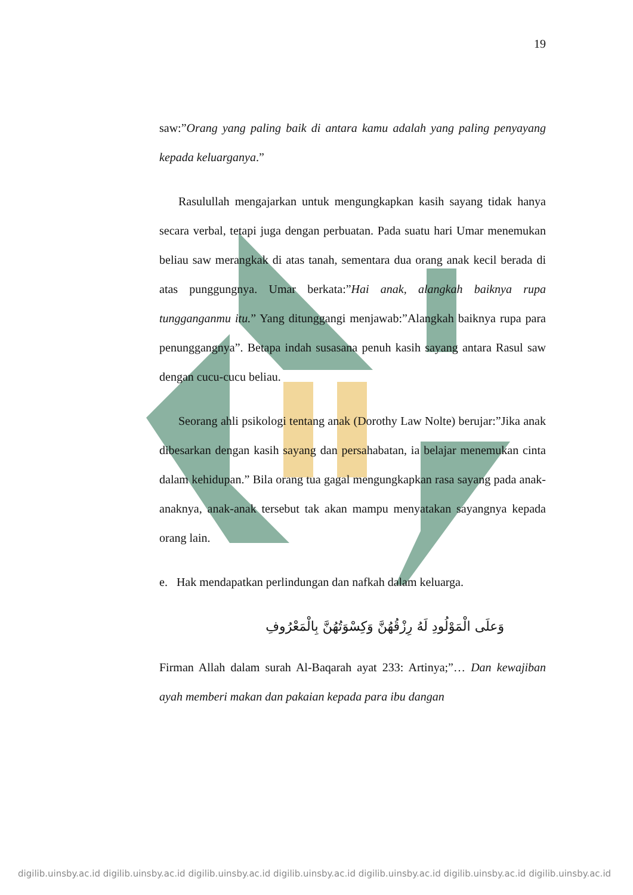19
saw:”Orang yang paling baik di antara kamu adalah yang paling penyayang kepada keluarganya.”
Rasulullah mengajarkan untuk mengungkapkan kasih sayang tidak hanya secara verbal, tetapi juga dengan perbuatan. Pada suatu hari Umar menemukan beliau saw merangkak di atas tanah, sementara dua orang anak kecil berada di atas punggungnya. Umar berkata:”Hai anak, alangkah baiknya rupa tungganganmu itu.” Yang ditunggangi menjawab:”Alangkah baiknya rupa para penunggangnya”. Betapa indah susasana penuh kasih sayang antara Rasul saw dengan cucu-cucu beliau.
Seorang ahli psikologi tentang anak (Dorothy Law Nolte) berujar:”Jika anak dibesarkan dengan kasih sayang dan persahabatan, ia belajar menemukan cinta dalam kehidupan.” Bila orang tua gagal mengungkapkan rasa sayang pada anak-anaknya, anak-anak tersebut tak akan mampu menyatakan sayangnya kepada orang lain.
e. Hak mendapatkan perlindungan dan nafkah dalam keluarga.
وَعلَى الْمَوْلُودِ لَهُ رِزْقُهُنَّ وَكِسْوَتُهُنَّ بِالْمَعْرُوفِ
Firman Allah dalam surah Al-Baqarah ayat 233: Artinya;”… Dan kewajiban ayah memberi makan dan pakaian kepada para ibu dangan
digilib.uinsby.ac.id digilib.uinsby.ac.id digilib.uinsby.ac.id digilib.uinsby.ac.id digilib.uinsby.ac.id digilib.uinsby.ac.id digilib.uinsby.ac.id